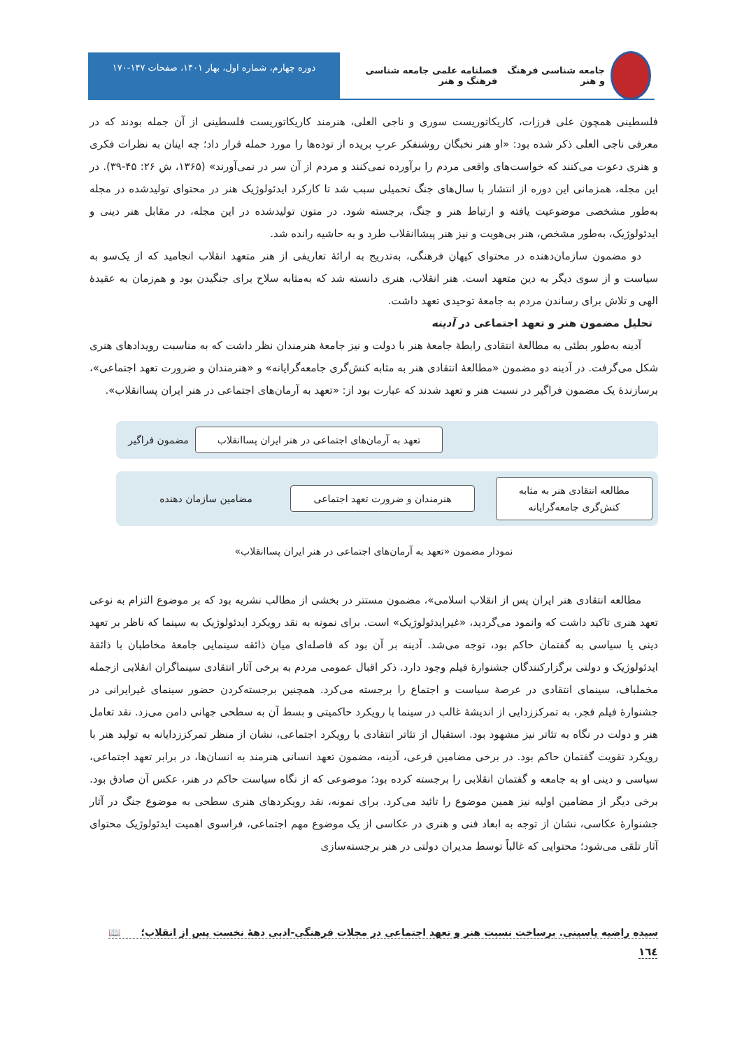جامعه شناسی فرهنگ و هنر فصلنامه علمی جامعه شناسی فرهنگ و هنر
دوره چهارم، شماره اول، بهار ۱۴۰۱، صفحات ۱۴۷-۱۷۰
فلسطینی همچون علی فرزات، کاریکاتوریست سوری و ناجی العلی، هنرمند کاریکاتوریست فلسطینی از آن جمله بودند که در معرفی ناجی العلی ذکر شده بود: «او هنر نخبگان روشنفکر عربِ بریده از توده‌ها را مورد حمله قرار داد؛ چه اینان به نظرات فکری و هنری دعوت می‌کنند که خواست‌های واقعی مردم را برآورده نمی‌کنند و مردم از آن سر در نمی‌آورند» (۱۳۶۵، ش ۲۶: ۴۵-۳۹). در این مجله، همزمانی این دوره از انتشار با سال‌های جنگ تحمیلی سبب شد تا کارکرد ایدئولوژیک هنر در محتوای تولیدشده در مجله به‌طور مشخصی موضوعیت یافته و ارتباط هنر و جنگ، برجسته شود. در متون تولیدشده در این مجله، در مقابل هنر دینی و ایدئولوژیک، به‌طور مشخص، هنر بی‌هویت و نیز هنر پیشاانقلاب طرد و به حاشیه رانده شد.
دو مضمون سازمان‌دهنده در محتوای کیهان فرهنگی، به‌تدریج به ارائهٔ تعاریفی از هنر متعهد انقلاب انجامید که از یک‌سو به سیاست و از سوی دیگر به دین متعهد است. هنر انقلاب، هنری دانسته شد که به‌مثابه سلاح برای جنگیدن بود و هم‌زمان به عقیدهٔ الهی و تلاش برای رساندن مردم به جامعهٔ توحیدی تعهد داشت.
تحلیل مضمون هنر و تعهد اجتماعی در آدینه
آدینه به‌طور بطئی به مطالعهٔ انتقادی رابطهٔ جامعهٔ هنر با دولت و نیز جامعهٔ هنرمندان نظر داشت که به مناسبت رویدادهای هنری شکل می‌گرفت. در آدینه دو مضمون «مطالعهٔ انتقادی هنر به مثابه کنش‌گری جامعه‌گرایانه» و «هنرمندان و ضرورت تعهد اجتماعی»، برسازندهٔ یک مضمون فراگیر در نسبت هنر و تعهد شدند که عبارت بود از: «تعهد به آرمان‌های اجتماعی در هنر ایران پساانقلاب».
تعهد به آرمان‌های اجتماعی در هنر ایران پساانقلاب
مضمون فراگیر
مطالعه انتقادی هنر به مثابه کنش‌گری جامعه‌گرایانه
هنرمندان و ضرورت تعهد اجتماعی
مضامین سازمان دهنده
نمودار مضمون «تعهد به آرمان‌های اجتماعی در هنر ایران پساانقلاب»
مطالعه انتقادی هنر ایران پس از انقلاب اسلامی»، مضمون مستتر در بخشی از مطالب نشریه بود که بر موضوع التزام به نوعی تعهد هنری تاکید داشت که وانمود می‌گردید، «غیرایدئولوژیک» است. برای نمونه به نقد رویکرد ایدئولوژیک به سینما که ناظر بر تعهد دینی یا سیاسی به گفتمان حاکم بود، توجه می‌شد. آدینه بر آن بود که فاصله‌ای میان ذائقه سینمایی جامعهٔ مخاطبان با ذائقهٔ ایدئولوژیک و دولتی برگزارکنندگان جشنوارهٔ فیلم وجود دارد. ذکر اقبال عمومی مردم به برخی آثار انتقادی سینماگران انقلابی ازجمله مخملباف، سینمای انتقادی در عرصهٔ سیاست و اجتماع را برجسته می‌کرد. همچنین برجسته‌کردن حضور سینمای غیرایرانی در جشنوارهٔ فیلم فجر، به تمرکززدایی از اندیشهٔ غالب در سینما با رویکرد حاکمیتی و بسط آن به سطحی جهانی دامن می‌زد. نقد تعامل هنر و دولت در نگاه به تئاتر نیز مشهود بود. استقبال از تئاتر انتقادی با رویکرد اجتماعی، نشان از منظر تمرکززدایانه به تولید هنر با رویکرد تقویت گفتمان حاکم بود. در برخی مضامین فرعی، آدینه، مضمون تعهد انسانی هنرمند به انسان‌ها، در برابر تعهد اجتماعی، سیاسی و دینی او به جامعه و گفتمان انقلابی را برجسته کرده بود؛ موضوعی که از نگاه سیاست حاکم در هنر، عکس آن صادق بود. برخی دیگر از مضامین اولیه نیز همین موضوع را تائید می‌کرد. برای نمونه، نقد رویکردهای هنری سطحی به موضوع جنگ در آثار جشنوارهٔ عکاسی، نشان از توجه به ابعاد فنی و هنری در عکاسی از یک موضوع مهم اجتماعی، فراسوی اهمیت ایدئولوژیک محتوای آثار تلقی می‌شود؛ محتوایی که غالباً توسط مدیران دولتی در هنر برجسته‌سازی
سیده راضیه یاسینی. برساخت نسبت هنر و تعهد اجتماعی در مجلات فرهنگی-ادبی دههٔ نخست پس از انقلاب؛ 📖
١٦٤